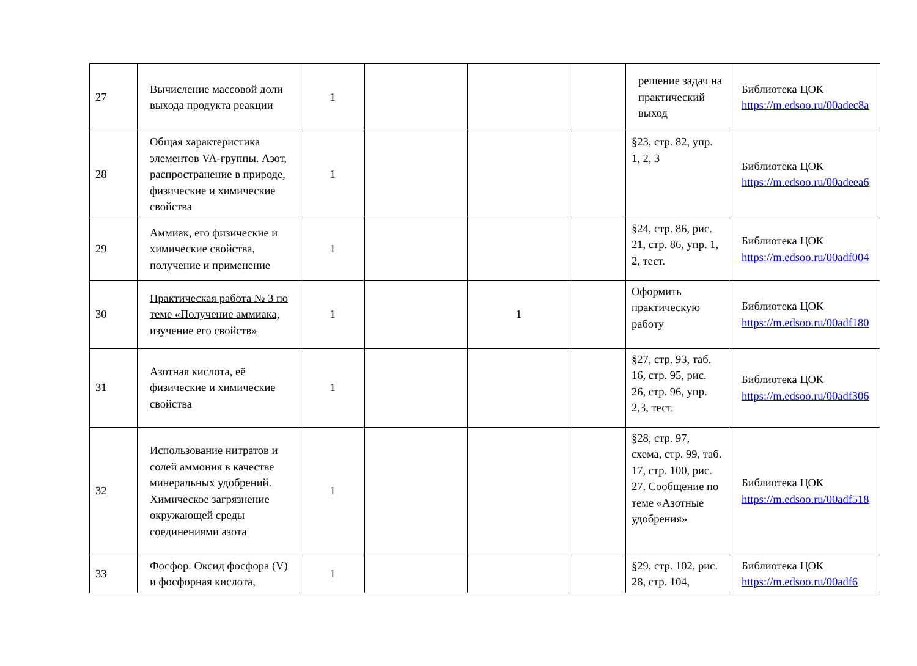| 27 | Вычисление массовой доли выхода продукта реакции | 1 | | | | решение задач на практический выход | Библиотека ЦОК https://m.edsoo.ru/00adec8a |
| 28 | Общая характеристика элементов VA-группы. Азот, распространение в природе, физические и химические свойства | 1 | | | | §23, стр. 82, упр. 1, 2, 3 | Библиотека ЦОК https://m.edsoo.ru/00adeea6 |
| 29 | Аммиак, его физические и химические свойства, получение и применение | 1 | | | | §24, стр. 86, рис. 21, стр. 86, упр. 1, 2, тест. | Библиотека ЦОК https://m.edsoo.ru/00adf004 |
| 30 | Практическая работа № 3 по теме «Получение аммиака, изучение его свойств» | 1 | | 1 | | Оформить практическую работу | Библиотека ЦОК https://m.edsoo.ru/00adf180 |
| 31 | Азотная кислота, её физические и химические свойства | 1 | | | | §27, стр. 93, таб. 16, стр. 95, рис. 26, стр. 96, упр. 2,3, тест. | Библиотека ЦОК https://m.edsoo.ru/00adf306 |
| 32 | Использование нитратов и солей аммония в качестве минеральных удобрений. Химическое загрязнение окружающей среды соединениями азота | 1 | | | | §28, стр. 97, схема, стр. 99, таб. 17, стр. 100, рис. 27. Сообщение по теме «Азотные удобрения» | Библиотека ЦОК https://m.edsoo.ru/00adf518 |
| 33 | Фосфор. Оксид фосфора (V) и фосфорная кислота, | 1 | | | | §29, стр. 102, рис. 28, стр. 104, | Библиотека ЦОК https://m.edsoo.ru/00adf6 |